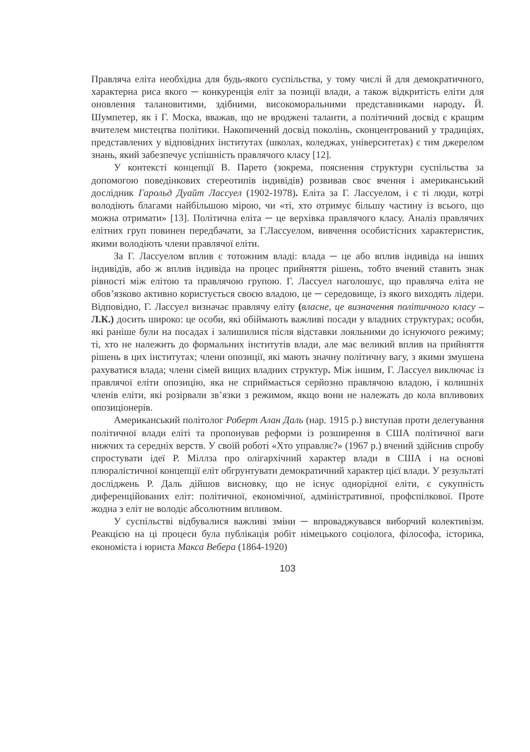Правляча еліта необхідна для будь-якого суспільства, у тому числі й для демократичного, характерна риса якого ─ конкуренція еліт за позиції влади, а також відкритість еліти для оновлення талановитими, здібними, високоморальними представниками народу. Й. Шумпетер, як і Г. Моска, вважав, що не вроджені таланти, а політичний досвід є кращим вчителем мистецтва політики. Накопичений досвід поколінь, сконцентрований у традиціях, представлених у відповідних інститутах (школах, коледжах, університетах) є тим джерелом знань, який забезпечує успішність правлячого класу [12].
У контексті концепції В. Парето (зокрема, пояснення структури суспільства за допомогою поведінкових стереотипів індивідів) розвивав своє вчення і американський дослідник Гарольд Дуайт Лассуел (1902-1978). Еліта за Г. Лассуелом, і є ті люди, котрі володіють благами найбільшою мірою, чи «ті, хто отримує більшу частину із всього, що можна отримати» [13]. Політична еліта ─ це верхівка правлячого класу. Аналіз правлячих елітних груп повинен передбачати, за Г.Лассуелом, вивчення особистісних характеристик, якими володіють члени правлячої еліти.
За Г. Лассуелом вплив є тотожним владі: влада ─ це або вплив індивіда на інших індивідів, або ж вплив індивіда на процес прийняття рішень, тобто вчений ставить знак рівності між елітою та правлячою групою. Г. Лассуел наголошує, що правляча еліта не обов’язково активно користується своєю владою, це ─ середовище, із якого виходять лідери. Відповідно, Г. Лассуел визначає правлячу еліту (власне, це визначення політичного класу – Л.К.) досить широко: це особи, які обіймають важливі посади у владних структурах; особи, які раніше були на посадах і залишилися після відставки лояльними до існуючого режиму; ті, хто не належить до формальних інститутів влади, але має великий вплив на прийняття рішень в цих інститутах; члени опозиції, які мають значну політичну вагу, з якими змушена рахуватися влада; члени сімей вищих владних структур. Між іншим, Г. Лассуел виключає із правлячої еліти опозицію, яка не сприймається серйозно правлячою владою, і колишніх членів еліти, які розірвали зв’язки з режимом, якщо вони не належать до кола впливових опозиціонерів.
Американський політолог Роберт Алан Даль (нар. 1915 р.) виступав проти делегування політичної влади еліті та пропонував реформи із розширення в США політичної ваги нижчих та середніх верств. У своїй роботі «Хто управляє?» (1967 р.) вчений здійснив спробу спростувати ідеї Р. Міллза про олігархічний характер влади в США і на основі плюралістичної концепції еліт обгрунтувати демократичний характер цієї влади. У результаті досліджень Р. Даль дійшов висновку, що не існує однорідної еліти, є сукупність диференційованих еліт: політичної, економічної, адміністративної, профспілкової. Проте жодна з еліт не володіє абсолютним впливом.
У суспільстві відбувалися важливі зміни ─ впроваджувався виборчий колективізм. Реакцією на ці процеси була публікація робіт німецького соціолога, філософа, історика, економіста і юриста Макса Вебера (1864-1920)
103